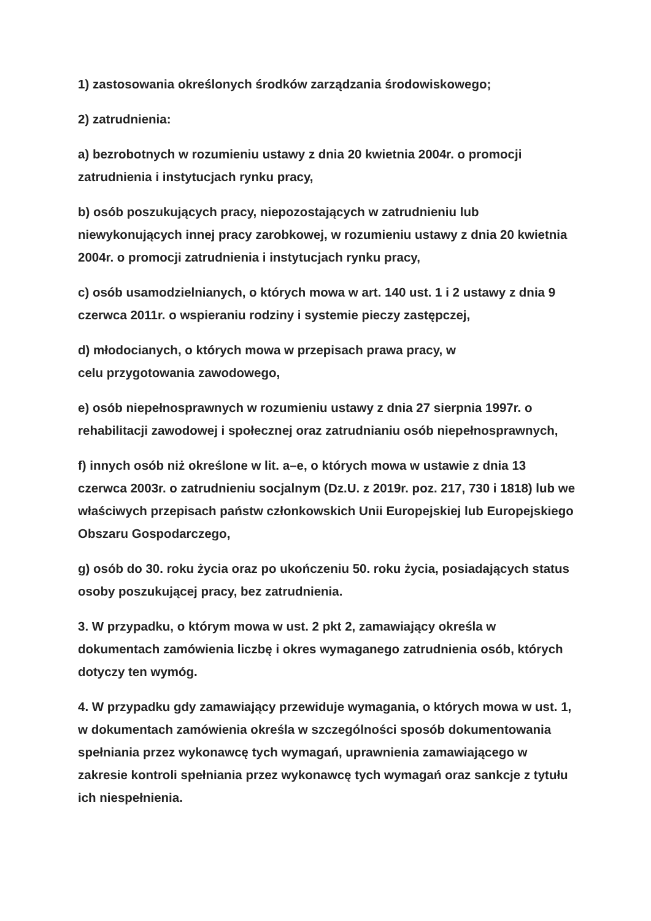1) zastosowania określonych środków zarządzania środowiskowego;
2) zatrudnienia:
a) bezrobotnych w rozumieniu ustawy z dnia 20 kwietnia 2004r. o promocji zatrudnienia i instytucjach rynku pracy,
b) osób poszukujących pracy, niepozostających w zatrudnieniu lub niewykonujących innej pracy zarobkowej, w rozumieniu ustawy z dnia 20 kwietnia 2004r. o promocji zatrudnienia i instytucjach rynku pracy,
c) osób usamodzielnianych, o których mowa w art. 140 ust. 1 i 2 ustawy z dnia 9 czerwca 2011r. o wspieraniu rodziny i systemie pieczy zastępczej,
d) młodocianych, o których mowa w przepisach prawa pracy, w
celu przygotowania zawodowego,
e) osób niepełnosprawnych w rozumieniu ustawy z dnia 27 sierpnia 1997r. o rehabilitacji zawodowej i społecznej oraz zatrudnianiu osób niepełnosprawnych,
f) innych osób niż określone w lit. a–e, o których mowa w ustawie z dnia 13 czerwca 2003r. o zatrudnieniu socjalnym (Dz.U. z 2019r. poz. 217, 730 i 1818) lub we właściwych przepisach państw członkowskich Unii Europejskiej lub Europejskiego Obszaru Gospodarczego,
g) osób do 30. roku życia oraz po ukończeniu 50. roku życia, posiadających status osoby poszukującej pracy, bez zatrudnienia.
3. W przypadku, o którym mowa w ust. 2 pkt 2, zamawiający określa w dokumentach zamówienia liczbę i okres wymaganego zatrudnienia osób, których dotyczy ten wymóg.
4. W przypadku gdy zamawiający przewiduje wymagania, o których mowa w ust. 1, w dokumentach zamówienia określa w szczególności sposób dokumentowania spełniania przez wykonawcę tych wymagań, uprawnienia zamawiającego w zakresie kontroli spełniania przez wykonawcę tych wymagań oraz sankcje z tytułu ich niespełnienia.